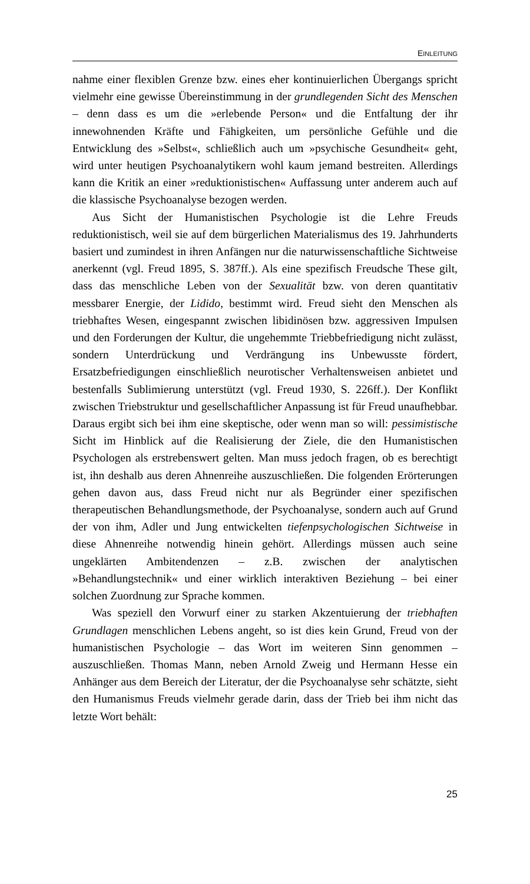EINLEITUNG
nahme einer flexiblen Grenze bzw. eines eher kontinuierlichen Übergangs spricht vielmehr eine gewisse Übereinstimmung in der grundlegenden Sicht des Menschen – denn dass es um die »erlebende Person« und die Entfaltung der ihr innewohnenden Kräfte und Fähigkeiten, um persönliche Gefühle und die Entwicklung des »Selbst«, schließlich auch um »psychische Gesundheit« geht, wird unter heutigen Psychoanalytikern wohl kaum jemand bestreiten. Allerdings kann die Kritik an einer »reduktionistischen« Auffassung unter anderem auch auf die klassische Psychoanalyse bezogen werden.
Aus Sicht der Humanistischen Psychologie ist die Lehre Freuds reduktionistisch, weil sie auf dem bürgerlichen Materialismus des 19. Jahrhunderts basiert und zumindest in ihren Anfängen nur die naturwissenschaftliche Sichtweise anerkennt (vgl. Freud 1895, S. 387ff.). Als eine spezifisch Freudsche These gilt, dass das menschliche Leben von der Sexualität bzw. von deren quantitativ messbarer Energie, der Lidido, bestimmt wird. Freud sieht den Menschen als triebhaftes Wesen, eingespannt zwischen libidinösen bzw. aggressiven Impulsen und den Forderungen der Kultur, die ungehemmte Triebbefriedigung nicht zulässt, sondern Unterdrückung und Verdrängung ins Unbewusste fördert, Ersatzbefriedigungen einschließlich neurotischer Verhaltensweisen anbietet und bestenfalls Sublimierung unterstützt (vgl. Freud 1930, S. 226ff.). Der Konflikt zwischen Triebstruktur und gesellschaftlicher Anpassung ist für Freud unaufhebbar. Daraus ergibt sich bei ihm eine skeptische, oder wenn man so will: pessimistische Sicht im Hinblick auf die Realisierung der Ziele, die den Humanistischen Psychologen als erstrebenswert gelten. Man muss jedoch fragen, ob es berechtigt ist, ihn deshalb aus deren Ahnenreihe auszuschließen. Die folgenden Erörterungen gehen davon aus, dass Freud nicht nur als Begründer einer spezifischen therapeutischen Behandlungsmethode, der Psychoanalyse, sondern auch auf Grund der von ihm, Adler und Jung entwickelten tiefenpsychologischen Sichtweise in diese Ahnenreihe notwendig hinein gehört. Allerdings müssen auch seine ungeklärten Ambitendenzen – z.B. zwischen der analytischen »Behandlungstechnik« und einer wirklich interaktiven Beziehung – bei einer solchen Zuordnung zur Sprache kommen.
Was speziell den Vorwurf einer zu starken Akzentuierung der triebhaften Grundlagen menschlichen Lebens angeht, so ist dies kein Grund, Freud von der humanistischen Psychologie – das Wort im weiteren Sinn genommen – auszuschließen. Thomas Mann, neben Arnold Zweig und Hermann Hesse ein Anhänger aus dem Bereich der Literatur, der die Psychoanalyse sehr schätzte, sieht den Humanismus Freuds vielmehr gerade darin, dass der Trieb bei ihm nicht das letzte Wort behält:
25